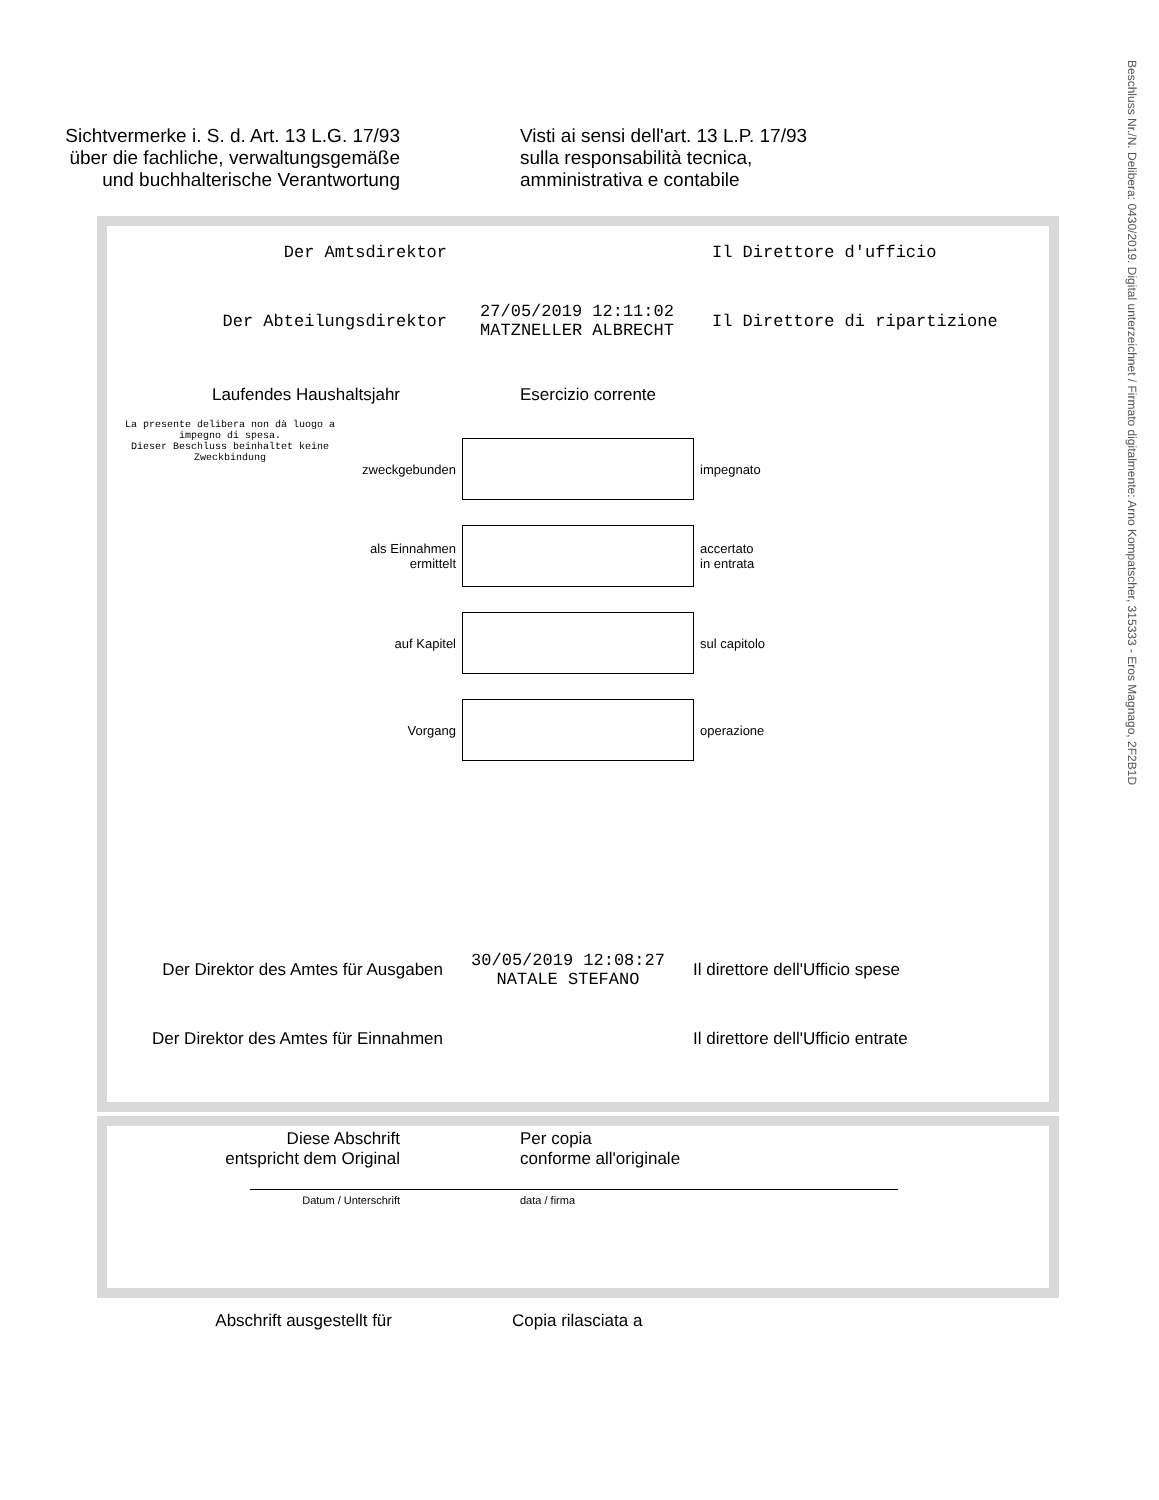Beschluss Nr./N. Delibera: 0430/2019. Digital unterzeichnet / Firmato digitalmente: Arno Kompatscher, 315333 - Eros Magnago, 2F2B1D
Sichtvermerke i. S. d. Art. 13 L.G. 17/93
über die fachliche, verwaltungsgemäße
und buchhalterische Verantwortung
Visti ai sensi dell'art. 13 L.P. 17/93
sulla responsabilità tecnica,
amministrativa e contabile
Der Amtsdirektor Il Direttore d'ufficio
Der Abteilungsdirektor
27/05/2019 12:11:02
MATZNELLER ALBRECHT
Il Direttore di ripartizione
Laufendes Haushaltsjahr Esercizio corrente
La presente delibera non dà luogo a impegno di spesa.
Dieser Beschluss beinhaltet keine Zweckbindung
zweckgebunden impegnato
als Einnahmen
ermittelt
accertato
in entrata
auf Kapitel sul capitolo
Vorgang operazione
Der Direktor des Amtes für Ausgaben
30/05/2019 12:08:27
NATALE STEFANO
Il direttore dell'Ufficio spese
Der Direktor des Amtes für Einnahmen Il direttore dell'Ufficio entrate
Diese Abschrift
entspricht dem Original
Per copia
conforme all'originale
Datum / Unterschrift data / firma
Abschrift ausgestellt für Copia rilasciata a